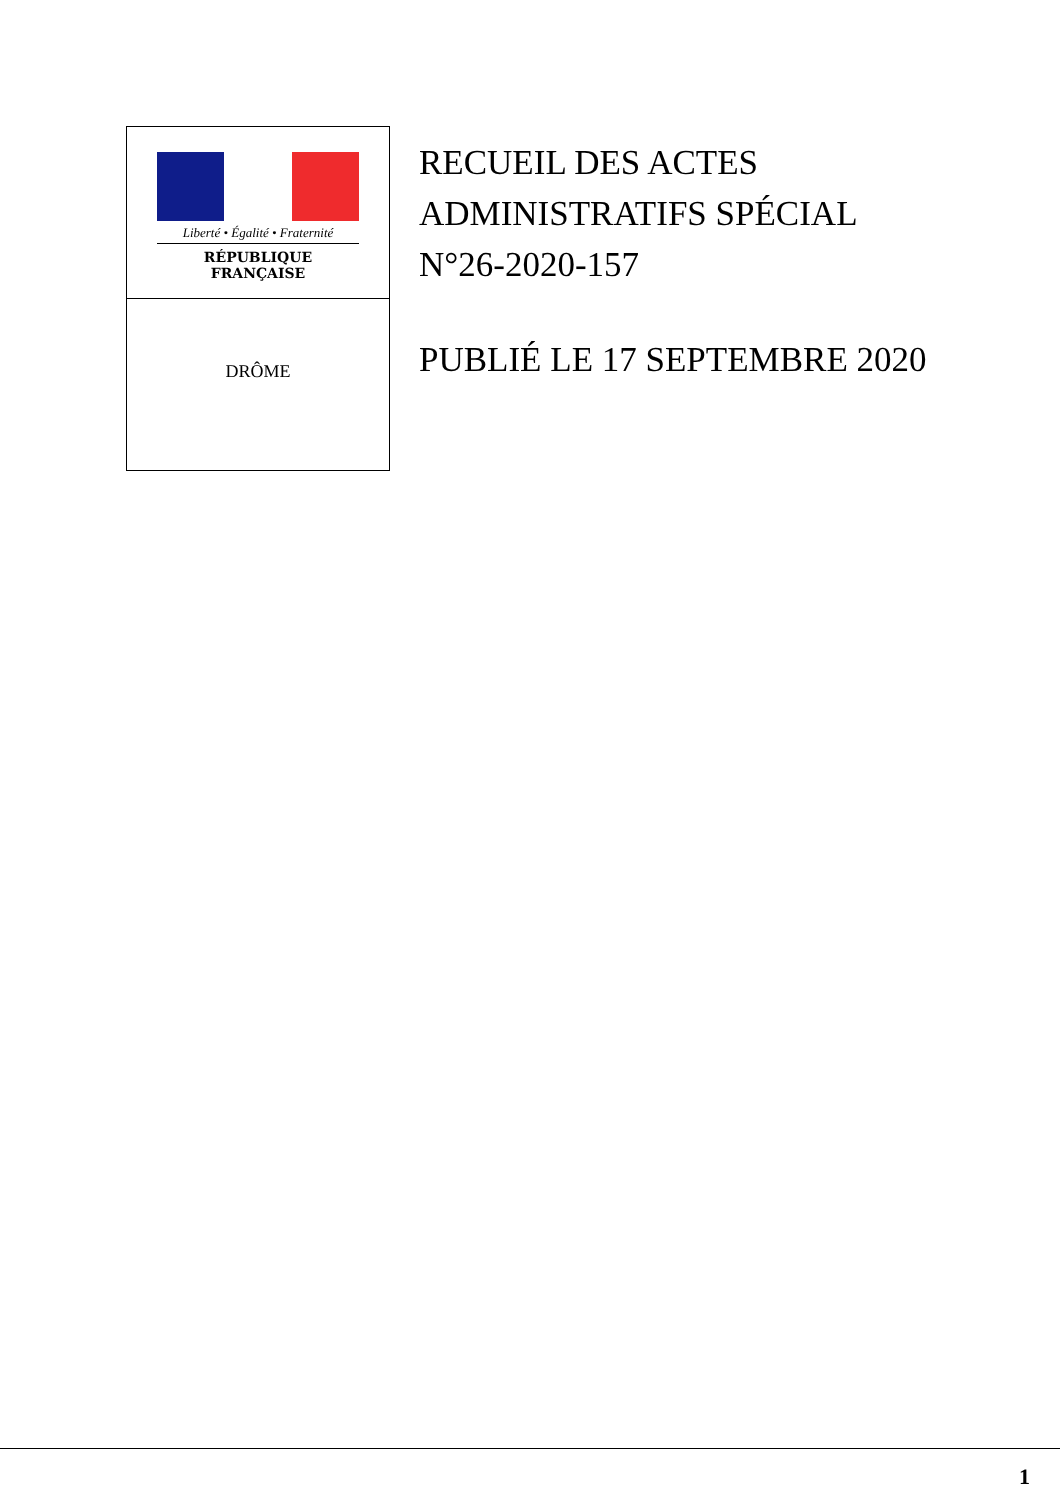Liberté • Égalité • Fraternité
RÉPUBLIQUE FRANÇAISE
DRÔME
RECUEIL DES ACTES
ADMINISTRATIFS SPÉCIAL
N°26-2020-157
PUBLIÉ LE 17 SEPTEMBRE 2020
1